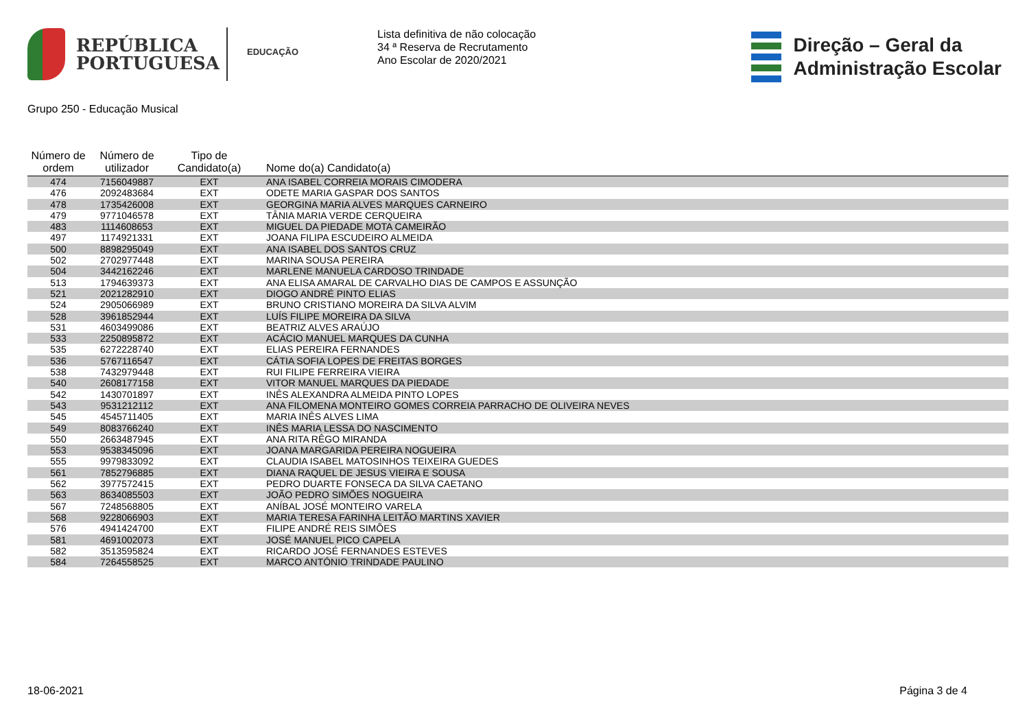REPÚBLICA
PORTUGUESA
EDUCAÇÃO
Lista definitiva de não colocação
34 ª Reserva de Recrutamento
Ano Escolar de 2020/2021
Direção – Geral da
Administração Escolar
Grupo 250 - Educação Musical
| Número de ordem | Número de utilizador | Tipo de Candidato(a) | Nome do(a) Candidato(a) |
| --- | --- | --- | --- |
| 474 | 7156049887 | EXT | ANA ISABEL CORREIA MORAIS CIMODERA |
| 476 | 2092483684 | EXT | ODETE MARIA GASPAR DOS SANTOS |
| 478 | 1735426008 | EXT | GEORGINA MARIA ALVES MARQUES CARNEIRO |
| 479 | 9771046578 | EXT | TÂNIA MARIA VERDE CERQUEIRA |
| 483 | 1114608653 | EXT | MIGUEL DA PIEDADE MOTA CAMEIRÃO |
| 497 | 1174921331 | EXT | JOANA FILIPA ESCUDEIRO ALMEIDA |
| 500 | 8898295049 | EXT | ANA ISABEL DOS SANTOS CRUZ |
| 502 | 2702977448 | EXT | MARINA SOUSA PEREIRA |
| 504 | 3442162246 | EXT | MARLENE MANUELA CARDOSO TRINDADE |
| 513 | 1794639373 | EXT | ANA ELISA AMARAL DE CARVALHO DIAS DE CAMPOS E ASSUNÇÃO |
| 521 | 2021282910 | EXT | DIOGO ANDRÉ PINTO ELIAS |
| 524 | 2905066989 | EXT | BRUNO CRISTIANO MOREIRA DA SILVA ALVIM |
| 528 | 3961852944 | EXT | LUÍS FILIPE MOREIRA DA SILVA |
| 531 | 4603499086 | EXT | BEATRIZ ALVES ARAÚJO |
| 533 | 2250895872 | EXT | ACÁCIO MANUEL MARQUES DA CUNHA |
| 535 | 6272228740 | EXT | ELIAS PEREIRA FERNANDES |
| 536 | 5767116547 | EXT | CÁTIA SOFIA LOPES DE FREITAS BORGES |
| 538 | 7432979448 | EXT | RUI FILIPE FERREIRA VIEIRA |
| 540 | 2608177158 | EXT | VITOR MANUEL MARQUES DA PIEDADE |
| 542 | 1430701897 | EXT | INÊS ALEXANDRA ALMEIDA PINTO LOPES |
| 543 | 9531212112 | EXT | ANA FILOMENA MONTEIRO GOMES CORREIA PARRACHO DE OLIVEIRA NEVES |
| 545 | 4545711405 | EXT | MARIA INÊS ALVES LIMA |
| 549 | 8083766240 | EXT | INÊS MARIA LESSA DO NASCIMENTO |
| 550 | 2663487945 | EXT | ANA RITA RÊGO MIRANDA |
| 553 | 9538345096 | EXT | JOANA MARGARIDA PEREIRA NOGUEIRA |
| 555 | 9979833092 | EXT | CLAUDIA ISABEL MATOSINHOS TEIXEIRA GUEDES |
| 561 | 7852796885 | EXT | DIANA RAQUEL DE JESUS VIEIRA E SOUSA |
| 562 | 3977572415 | EXT | PEDRO DUARTE FONSECA DA SILVA CAETANO |
| 563 | 8634085503 | EXT | JOÃO PEDRO SIMÕES NOGUEIRA |
| 567 | 7248568805 | EXT | ANÍBAL JOSÉ MONTEIRO VARELA |
| 568 | 9228066903 | EXT | MARIA TERESA FARINHA LEITÃO MARTINS XAVIER |
| 576 | 4941424700 | EXT | FILIPE ANDRÉ REIS SIMÕES |
| 581 | 4691002073 | EXT | JOSÉ MANUEL PICO CAPELA |
| 582 | 3513595824 | EXT | RICARDO JOSÉ FERNANDES ESTEVES |
| 584 | 7264558525 | EXT | MARCO ANTÓNIO TRINDADE PAULINO |
18-06-2021 Página 3 de 4